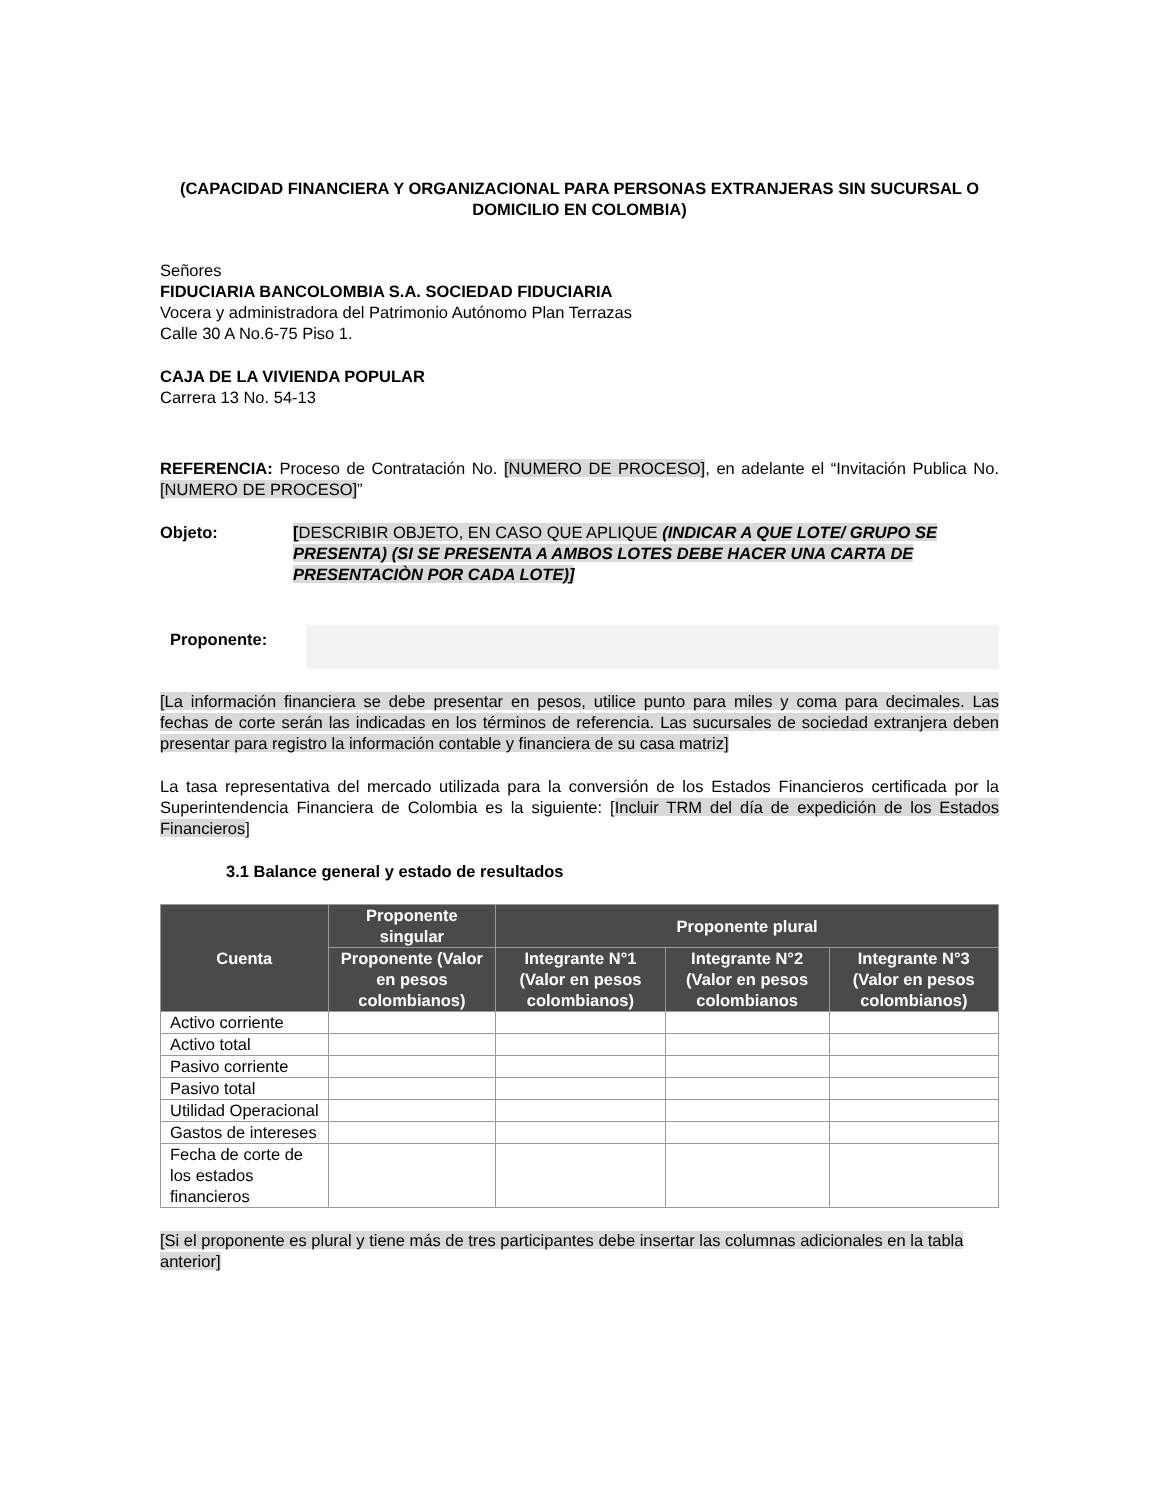(CAPACIDAD FINANCIERA Y ORGANIZACIONAL PARA PERSONAS EXTRANJERAS SIN SUCURSAL O DOMICILIO EN COLOMBIA)
Señores
FIDUCIARIA BANCOLOMBIA S.A. SOCIEDAD FIDUCIARIA
Vocera y administradora del Patrimonio Autónomo Plan Terrazas
Calle 30 A No.6-75 Piso 1.
CAJA DE LA VIVIENDA POPULAR
Carrera 13 No. 54-13
REFERENCIA: Proceso de Contratación No. [NUMERO DE PROCESO], en adelante el “Invitación Publica No. [NUMERO DE PROCESO]”
Objeto: [DESCRIBIR OBJETO, EN CASO QUE APLIQUE (INDICAR A QUE LOTE/ GRUPO SE PRESENTA) (SI SE PRESENTA A AMBOS LOTES DEBE HACER UNA CARTA DE PRESENTACIÒN POR CADA LOTE)]
Proponente:
[La información financiera se debe presentar en pesos, utilice punto para miles y coma para decimales. Las fechas de corte serán las indicadas en los términos de referencia. Las sucursales de sociedad extranjera deben presentar para registro la información contable y financiera de su casa matriz]
La tasa representativa del mercado utilizada para la conversión de los Estados Financieros certificada por la Superintendencia Financiera de Colombia es la siguiente: [Incluir TRM del día de expedición de los Estados Financieros]
3.1 Balance general y estado de resultados
| Cuenta | Proponente singular | Proponente plural | | |
| --- | --- | --- | --- | --- |
| | Proponente (Valor en pesos colombianos) | Integrante N°1 (Valor en pesos colombianos) | Integrante N°2 (Valor en pesos colombianos | Integrante N°3 (Valor en pesos colombianos) |
| Activo corriente | | | | |
| Activo total | | | | |
| Pasivo corriente | | | | |
| Pasivo total | | | | |
| Utilidad Operacional | | | | |
| Gastos de intereses | | | | |
| Fecha de corte de los estados financieros | | | | |
[Si el proponente es plural y tiene más de tres participantes debe insertar las columnas adicionales en la tabla anterior]